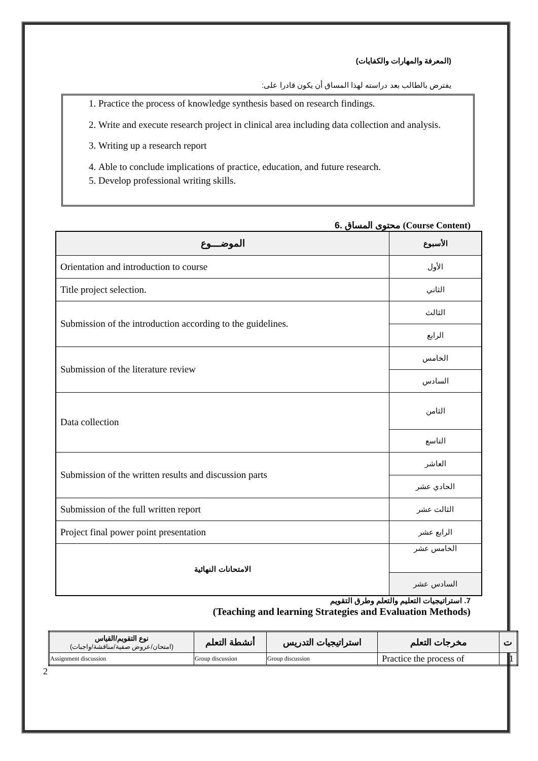(المعرفة والمهارات والكفايات)
يفترض بالطالب بعد دراسته لهذا المساق أن يكون قادرا على:
1. Practice the process of knowledge synthesis based on research findings.
2. Write and execute research project in clinical area including data collection and analysis.
3. Writing up a research report
4. Able to conclude implications of practice, education, and future research.
5. Develop professional writing skills.
6. محتوى المساق (Course Content)
| الموضـــوع | الأسبوع |
| --- | --- |
| Orientation and introduction to course | الأول |
| Title project selection. | الثاني |
| Submission of the introduction according to the guidelines. | الثالث |
| | الرابع |
| Submission of the literature review | الخامس |
| | السادس |
| Data collection | الثامن |
| | التاسع |
| Submission of the written results and discussion parts | العاشر |
| | الحادي عشر |
| Submission of the full written report | الثالث عشر |
| Project final power point presentation | الرابع عشر |
| الامتحانات النهائية | الخامس عشر |
| | السادس عشر |
7. استراتيجيات التعليم والتعلم وطرق التقويم
(Teaching and learning Strategies and Evaluation Methods)
| نوع التقويم/القياس (امتحان/عروض صفية/مناقشة/واجبات) | أنشطة التعلم | استراتيجيات التدريس | مخرجات التعلم | ت |
| --- | --- | --- | --- | --- |
| Assignment discussion | Group discussion | Group discussion | Practice the process of | 1 |
2